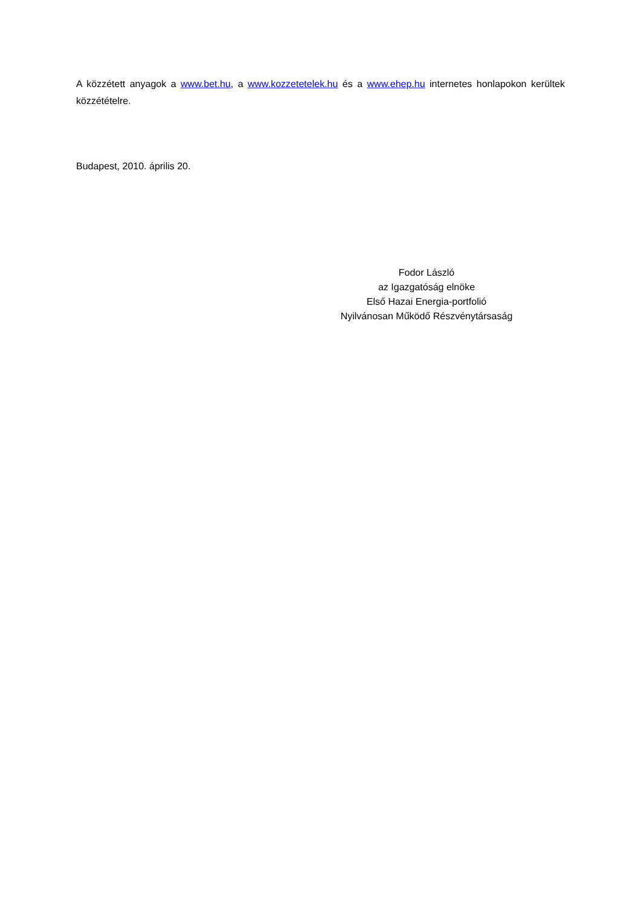A közzétett anyagok a www.bet.hu, a www.kozzetetelek.hu és a www.ehep.hu internetes honlapokon kerültek közzétételre.
Budapest, 2010. április 20.
Fodor László
az Igazgatóság elnöke
Első Hazai Energia-portfolió
Nyilvánosan Működő Részvénytársaság